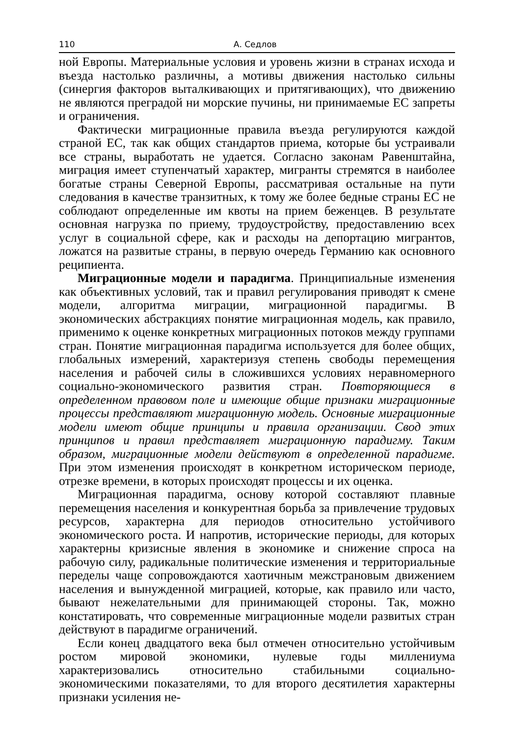110 А. Седлов
ной Европы. Материальные условия и уровень жизни в странах исхода и въезда настолько различны, а мотивы движения настолько сильны (синергия факторов выталкивающих и притягивающих), что движению не являются преградой ни морские пучины, ни принимаемые ЕС запреты и ограничения.
Фактически миграционные правила въезда регулируются каждой страной ЕС, так как общих стандартов приема, которые бы устраивали все страны, выработать не удается. Согласно законам Равенштайна, миграция имеет ступенчатый характер, мигранты стремятся в наиболее богатые страны Северной Европы, рассматривая остальные на пути следования в качестве транзитных, к тому же более бедные страны ЕС не соблюдают определенные им квоты на прием беженцев. В результате основная нагрузка по приему, трудоустройству, предоставлению всех услуг в социальной сфере, как и расходы на депортацию мигрантов, ложатся на развитые страны, в первую очередь Германию как основного реципиента.
Миграционные модели и парадигма. Принципиальные изменения как объективных условий, так и правил регулирования приводят к смене модели, алгоритма миграции, миграционной парадигмы. В экономических абстракциях понятие миграционная модель, как правило, применимо к оценке конкретных миграционных потоков между группами стран. Понятие миграционная парадигма используется для более общих, глобальных измерений, характеризуя степень свободы перемещения населения и рабочей силы в сложившихся условиях неравномерного социально-экономического развития стран. Повторяющиеся в определенном правовом поле и имеющие общие признаки миграционные процессы представляют миграционную модель. Основные миграционные модели имеют общие принципы и правила организации. Свод этих принципов и правил представляет миграционную парадигму. Таким образом, миграционные модели действуют в определенной парадигме. При этом изменения происходят в конкретном историческом периоде, отрезке времени, в которых происходят процессы и их оценка.
Миграционная парадигма, основу которой составляют плавные перемещения населения и конкурентная борьба за привлечение трудовых ресурсов, характерна для периодов относительно устойчивого экономического роста. И напротив, исторические периоды, для которых характерны кризисные явления в экономике и снижение спроса на рабочую силу, радикальные политические изменения и территориальные переделы чаще сопровождаются хаотичным межстрановым движением населения и вынужденной миграцией, которые, как правило или часто, бывают нежелательными для принимающей стороны. Так, можно констатировать, что современные миграционные модели развитых стран действуют в парадигме ограничений.
Если конец двадцатого века был отмечен относительно устойчивым ростом мировой экономики, нулевые годы миллениума характеризовались относительно стабильными социально-экономическими показателями, то для второго десятилетия характерны признаки усиления не-